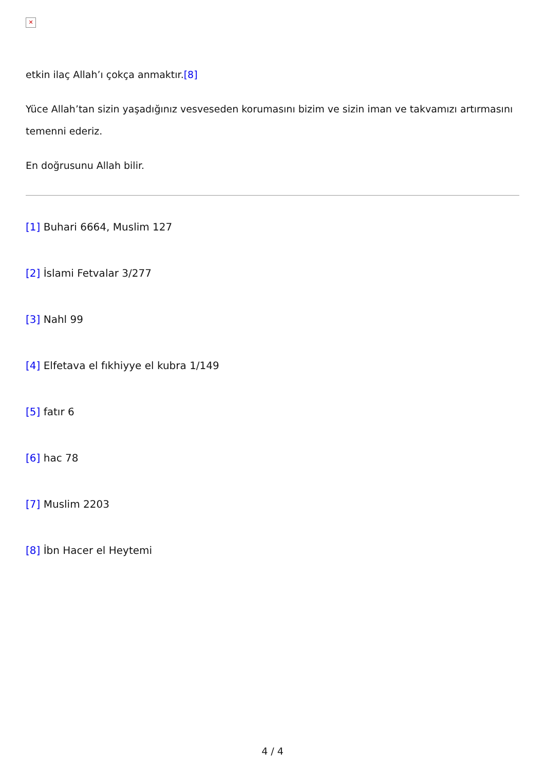✕
etkin ilaç Allah’ı çokça anmaktır.[8]
Yüce Allah’tan sizin yaşadığınız vesveseden korumasını bizim ve sizin iman ve takvamızı artırmasını temenni ederiz.
En doğrusunu Allah bilir.
[1] Buhari 6664, Muslim 127
[2] İslami Fetvalar 3/277
[3] Nahl 99
[4] Elfetava el fıkhiyye el kubra 1/149
[5] fatır 6
[6] hac 78
[7] Muslim 2203
[8] İbn Hacer el Heytemi
4 / 4